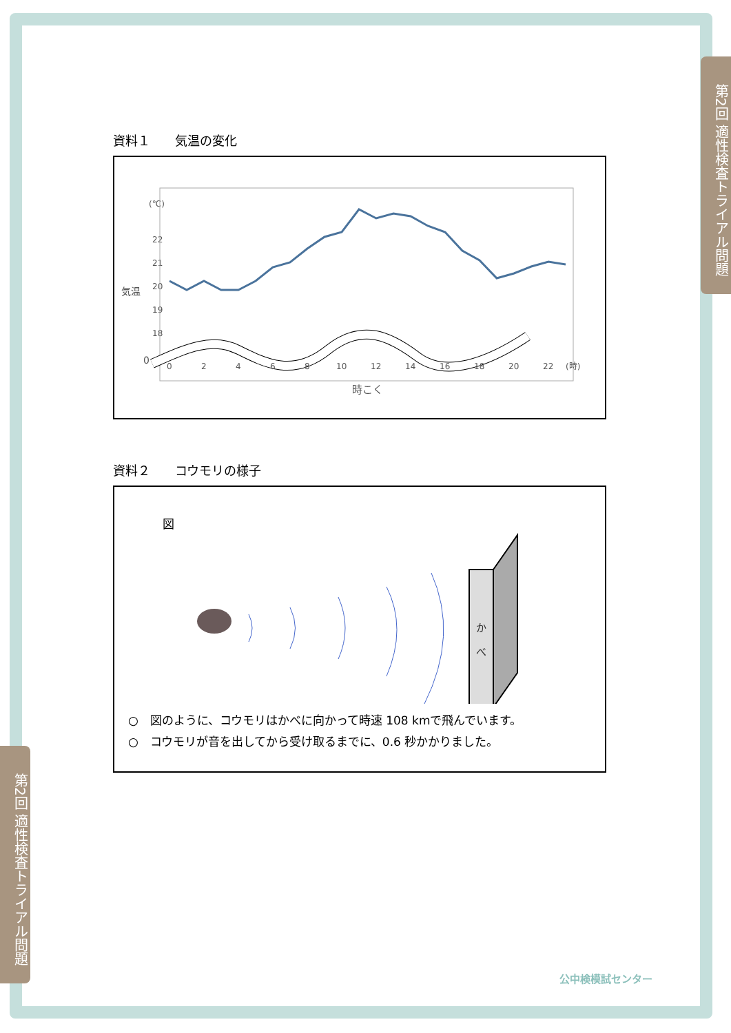第2回 適性検査トライアル問題
第2回 適性検査トライアル問題
資料１　　気温の変化
(℃)
22
21
20
19
18
0
気温
0
2
4
6
8
10
12
14
16
18
20
22
(時)
時こく
資料２　　コウモリの様子
図
か
べ
○　図のように、コウモリはかべに向かって時速 108 kmで飛んでいます。
○　コウモリが音を出してから受け取るまでに、0.6 秒かかりました。
公中検模試センター